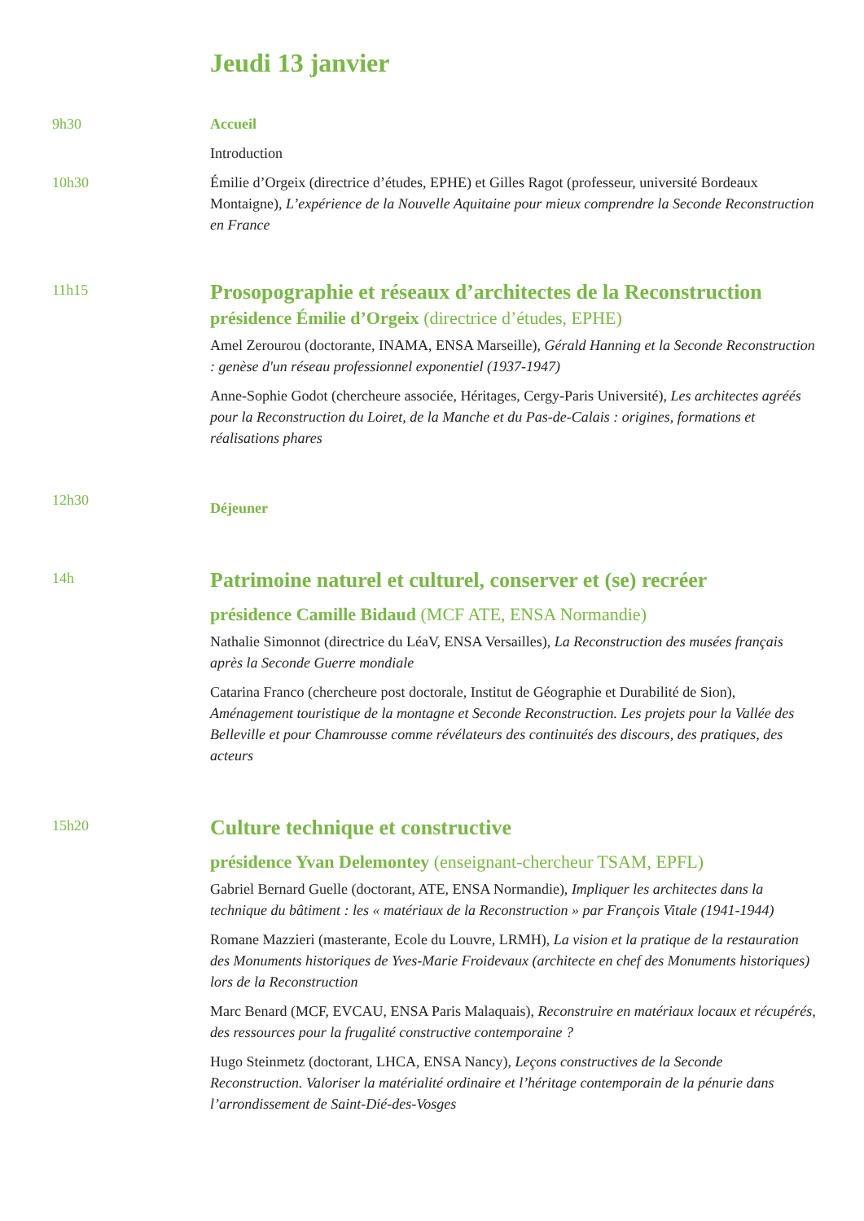Jeudi 13 janvier
9h30 Accueil
Introduction
10h30 Émilie d’Orgeix (directrice d’études, EPHE) et Gilles Ragot (professeur, université Bordeaux Montaigne), L’expérience de la Nouvelle Aquitaine pour mieux comprendre la Seconde Reconstruction en France
11h15
Prosopographie et réseaux d’architectes de la Reconstruction
présidence Émilie d’Orgeix (directrice d’études, EPHE)
Amel Zerourou (doctorante, INAMA, ENSA Marseille), Gérald Hanning et la Seconde Reconstruction : genèse d'un réseau professionnel exponentiel (1937-1947)
Anne-Sophie Godot (chercheure associée, Héritages, Cergy-Paris Université), Les architectes agréés pour la Reconstruction du Loiret, de la Manche et du Pas-de-Calais : origines, formations et réalisations phares
12h30
Déjeuner
14h
Patrimoine naturel et culturel, conserver et (se) recréer
présidence Camille Bidaud (MCF ATE, ENSA Normandie)
Nathalie Simonnot (directrice du LéaV, ENSA Versailles), La Reconstruction des musées français après la Seconde Guerre mondiale
Catarina Franco (chercheure post doctorale, Institut de Géographie et Durabilité de Sion), Aménagement touristique de la montagne et Seconde Reconstruction. Les projets pour la Vallée des Belleville et pour Chamrousse comme révélateurs des continuités des discours, des pratiques, des acteurs
15h20
Culture technique et constructive
présidence Yvan Delemontey (enseignant-chercheur TSAM, EPFL)
Gabriel Bernard Guelle (doctorant, ATE, ENSA Normandie), Impliquer les architectes dans la technique du bâtiment : les « matériaux de la Reconstruction » par François Vitale (1941-1944)
Romane Mazzieri (masterante, Ecole du Louvre, LRMH), La vision et la pratique de la restauration des Monuments historiques de Yves-Marie Froidevaux (architecte en chef des Monuments historiques) lors de la Reconstruction
Marc Benard (MCF, EVCAU, ENSA Paris Malaquais), Reconstruire en matériaux locaux et récupérés, des ressources pour la frugalité constructive contemporaine ?
Hugo Steinmetz (doctorant, LHCA, ENSA Nancy), Leçons constructives de la Seconde Reconstruction. Valoriser la matérialité ordinaire et l’héritage contemporain de la pénurie dans l’arrondissement de Saint-Dié-des-Vosges